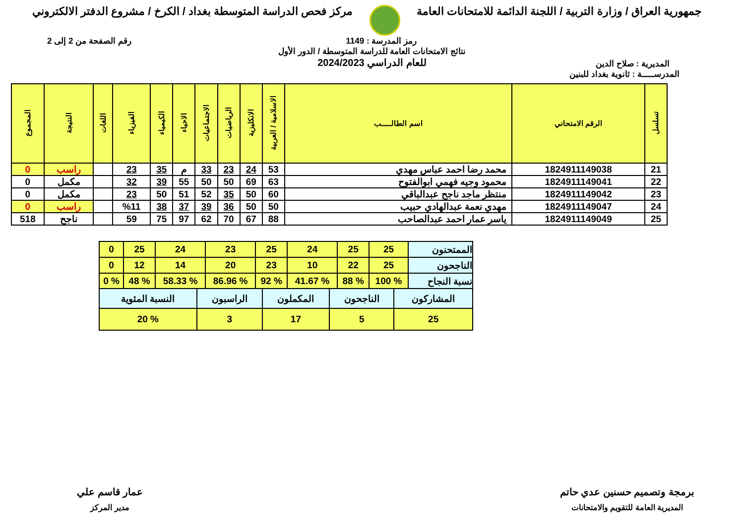جمهورية العراق / وزارة التربية / اللجنة الدائمة للامتحانات العامة
مركز فحص الدراسة المتوسطة بغداد / الكرخ / مشروع الدفتر الالكتروني
رمز المدرسة : 1149 رقم الصفحة من 2 إلى 2
المديرية : صلاح الدين
نتائج الامتحانات العامة للدراسة المتوسطة / الدور الأول
للعام الدراسي 2024/2023
المدرســـــة : ثانوية بغداد للبنين
| تسلسل | الرقم الامتحاني | اسم الطالـــــب | الاسلامية / العربية | الانكليزية | الرياضيات | الاجتماعيات | الاحياء | الكيمياء | الفيزياء | اللغات | النتيجة | المجموع |
| --- | --- | --- | --- | --- | --- | --- | --- | --- | --- | --- | --- | --- |
| 21 | 1824911149038 | محمد رضا احمد عباس مهدي | 53 | 24 | 23 | 33 | م | 35 | 23 | | راسب | 0 |
| 22 | 1824911149041 | محمود وجيه فهمي ابوالفتوح | 63 | 69 | 50 | 50 | 55 | 39 | 32 | | مكمل | 0 |
| 23 | 1824911149042 | منتظر ماجد ناجح عبدالباقي | 60 | 50 | 35 | 52 | 51 | 50 | 23 | | مكمل | 0 |
| 24 | 1824911149047 | مهدي نعمة عبدالهادي حبيب | 50 | 50 | 36 | 39 | 37 | 38 | %11 | | راسب | 0 |
| 25 | 1824911149049 | ياسر عمار احمد عبدالصاحب | 88 | 67 | 70 | 62 | 97 | 75 | 59 | | ناجح | 518 |
| الممتحنون | 25 | 25 | 24 | 25 | 23 | 24 | 25 | 0 |
| الناجحون | 25 | 22 | 10 | 23 | 20 | 14 | 12 | 0 |
| نسبة النجاح | % 100 | % 88 | % 41.67 | % 92 | % 86.96 | % 58.33 | % 48 | % 0 |
| المشاركون | الناجحون | المكملون | الراسبون | النسبة المئوية |
| 25 | 5 | 17 | 3 | % 20 |
برمجة وتصميم حسنين عدي حاتم
المديرية العامة للتقويم والامتحانات
عمار قاسم علي
مدير المركز